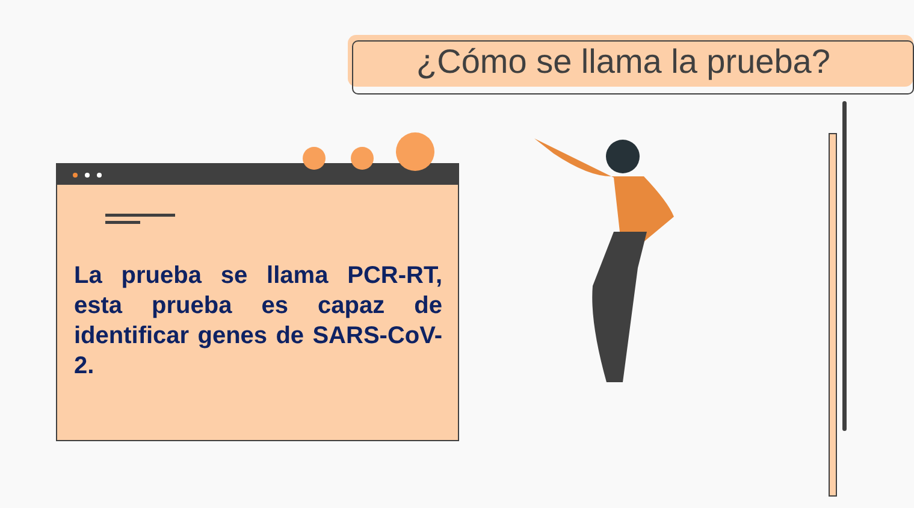¿Cómo se llama la prueba?
La prueba se llama PCR-RT, esta prueba es capaz de identificar genes de SARS-CoV-2.